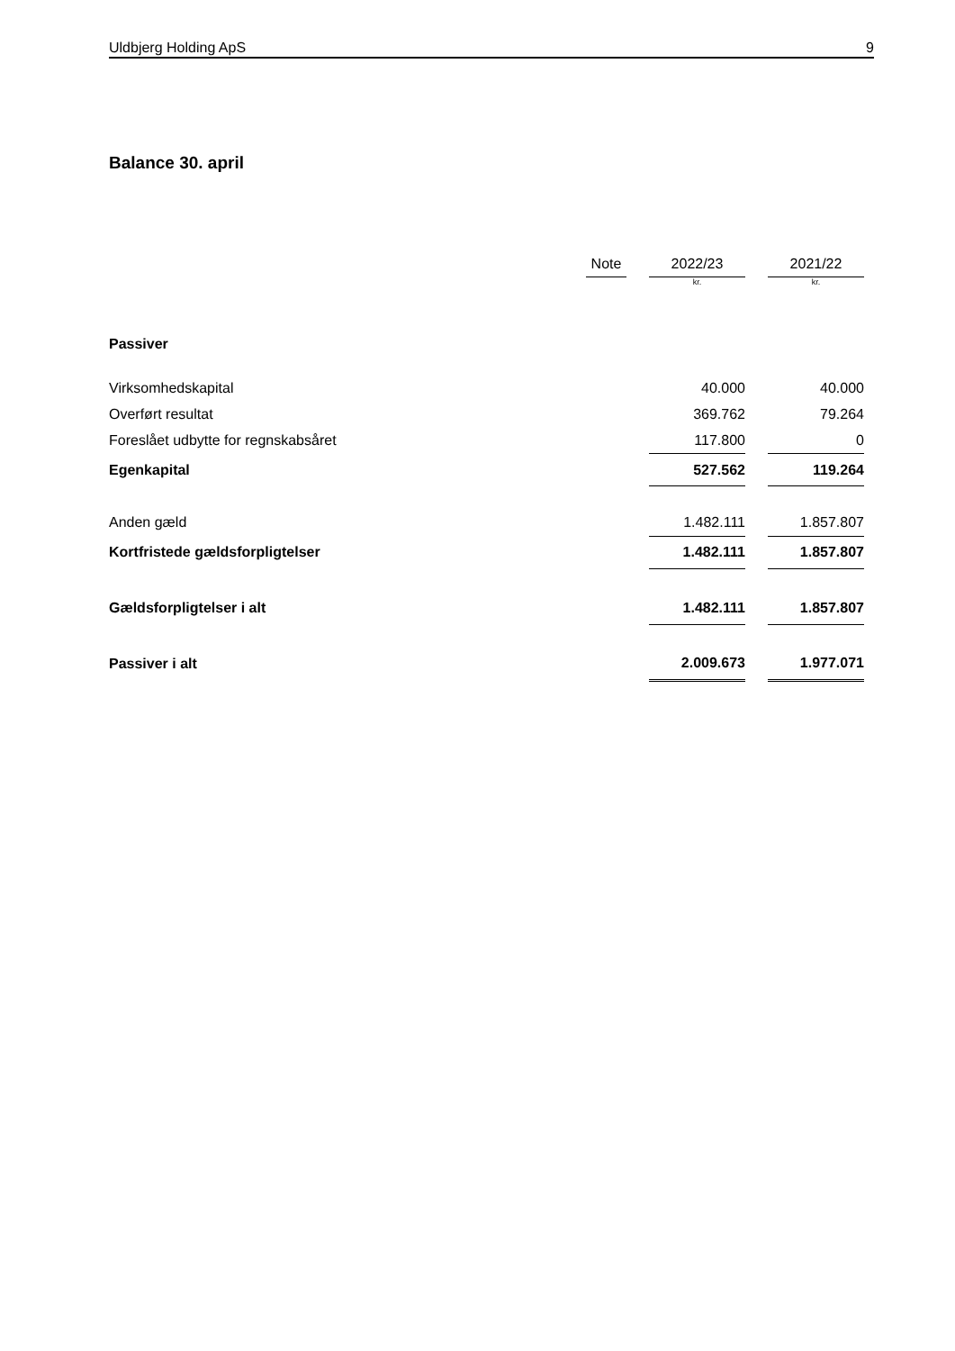Uldbjerg Holding ApS 9
Balance 30. april
| | Note | | 2022/23 | | 2021/22 |
| --- | --- | --- | --- | --- | --- |
| | | | kr. | | kr. |
| Passiver | | | | | |
| Virksomhedskapital | | | 40.000 | | 40.000 |
| Overført resultat | | | 369.762 | | 79.264 |
| Foreslået udbytte for regnskabsåret | | | 117.800 | | 0 |
| Egenkapital | | | 527.562 | | 119.264 |
| Anden gæld | | | 1.482.111 | | 1.857.807 |
| Kortfristede gældsforpligtelser | | | 1.482.111 | | 1.857.807 |
| Gældsforpligtelser i alt | | | 1.482.111 | | 1.857.807 |
| Passiver i alt | | | 2.009.673 | | 1.977.071 |